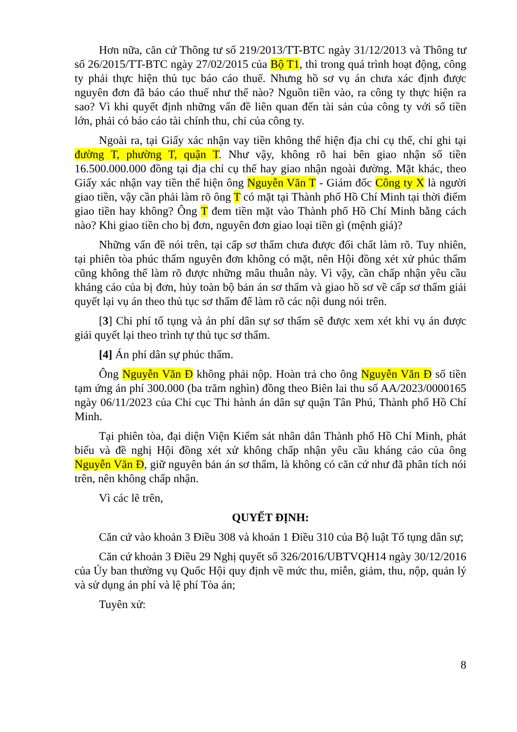Hơn nữa, căn cứ Thông tư số 219/2013/TT-BTC ngày 31/12/2013 và Thông tư số 26/2015/TT-BTC ngày 27/02/2015 của Bộ T1, thì trong quá trình hoạt động, công ty phải thực hiện thủ tục báo cáo thuế. Nhưng hồ sơ vụ án chưa xác định được nguyên đơn đã báo cáo thuế như thế nào? Nguồn tiền vào, ra công ty thực hiện ra sao? Vì khi quyết định những vấn đề liên quan đến tài sản của công ty với số tiền lớn, phải có báo cáo tài chính thu, chi của công ty.
Ngoài ra, tại Giấy xác nhận vay tiền không thể hiện địa chỉ cụ thể, chỉ ghi tại đường T, phường T, quận T. Như vậy, không rõ hai bên giao nhận số tiền 16.500.000.000 đồng tại địa chỉ cụ thể hay giao nhận ngoài đường. Mặt khác, theo Giấy xác nhận vay tiền thể hiện ông Nguyễn Văn T - Giám đốc Công ty X là người giao tiền, vậy cần phải làm rõ ông T có mặt tại Thành phố Hồ Chí Minh tại thời điểm giao tiền hay không? Ông T đem tiền mặt vào Thành phố Hồ Chí Minh bằng cách nào? Khi giao tiền cho bị đơn, nguyên đơn giao loại tiền gì (mệnh giá)?
Những vấn đề nói trên, tại cấp sơ thẩm chưa được đối chất làm rõ. Tuy nhiên, tại phiên tòa phúc thẩm nguyên đơn không có mặt, nên Hội đồng xét xử phúc thẩm cũng không thể làm rõ được những mâu thuẫn này. Vì vậy, cần chấp nhận yêu cầu kháng cáo của bị đơn, hủy toàn bộ bản án sơ thẩm và giao hồ sơ về cấp sơ thẩm giải quyết lại vụ án theo thủ tục sơ thẩm để làm rõ các nội dung nói trên.
[3] Chi phí tố tụng và án phí dân sự sơ thẩm sẽ được xem xét khi vụ án được giải quyết lại theo trình tự thủ tục sơ thẩm.
[4] Án phí dân sự phúc thẩm.
Ông Nguyễn Văn Đ không phải nộp. Hoàn trả cho ông Nguyễn Văn Đ số tiền tạm ứng án phí 300.000 (ba trăm nghìn) đồng theo Biên lai thu số AA/2023/0000165 ngày 06/11/2023 của Chi cục Thi hành án dân sự quận Tân Phú, Thành phố Hồ Chí Minh.
Tại phiên tòa, đại diện Viện Kiểm sát nhân dân Thành phố Hồ Chí Minh, phát biểu và đề nghị Hội đồng xét xử không chấp nhận yêu cầu kháng cáo của ông Nguyễn Văn Đ, giữ nguyên bản án sơ thẩm, là không có căn cứ như đã phân tích nói trên, nên không chấp nhận.
Vì các lẽ trên,
QUYẾT ĐỊNH:
Căn cứ vào khoản 3 Điều 308 và khoản 1 Điều 310 của Bộ luật Tố tụng dân sự;
Căn cứ khoản 3 Điều 29 Nghị quyết số 326/2016/UBTVQH14 ngày 30/12/2016 của Ủy ban thường vụ Quốc Hội quy định về mức thu, miễn, giảm, thu, nộp, quản lý và sử dụng án phí và lệ phí Tòa án;
Tuyên xử:
8